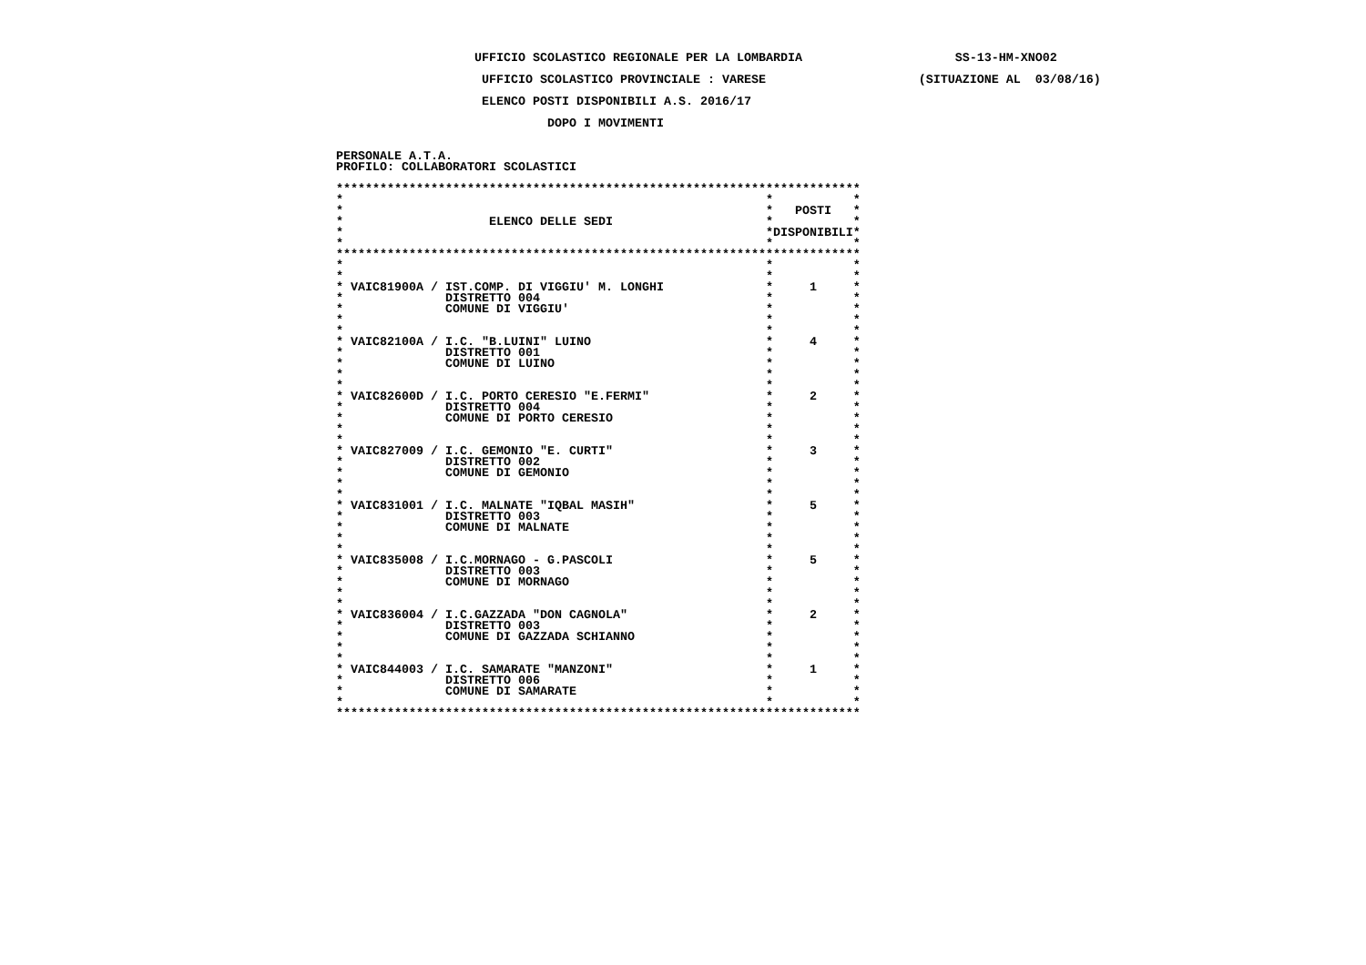UFFICIO SCOLASTICO REGIONALE PER LA LOMBARDIA                     SS-13-HM-XNO02

                    UFFICIO SCOLASTICO PROVINCIALE : VARESE                     (SITUAZIONE AL  03/08/16)

                    ELENCO POSTI DISPONIBILI A.S. 2016/17

                             DOPO I MOVIMENTI


PERSONALE A.T.A.
PROFILO: COLLABORATORI SCOLASTICI

************************************************************************
*                                                          *           *
*                                                          *   POSTI   *
*                    ELENCO DELLE SEDI                     *           *
*                                                          *DISPONIBILI*
*                                                          *           *
************************************************************************
*                                                          *           *
*                                                          *           *
* VAIC81900A / IST.COMP. DI VIGGIU' M. LONGHI              *     1     *
*              DISTRETTO 004                               *           *
*              COMUNE DI VIGGIU'                           *           *
*                                                          *           *
*                                                          *           *
* VAIC82100A / I.C. "B.LUINI" LUINO                        *     4     *
*              DISTRETTO 001                               *           *
*              COMUNE DI LUINO                             *           *
*                                                          *           *
*                                                          *           *
* VAIC82600D / I.C. PORTO CERESIO "E.FERMI"                *     2     *
*              DISTRETTO 004                               *           *
*              COMUNE DI PORTO CERESIO                     *           *
*                                                          *           *
*                                                          *           *
* VAIC827009 / I.C. GEMONIO "E. CURTI"                     *     3     *
*              DISTRETTO 002                               *           *
*              COMUNE DI GEMONIO                           *           *
*                                                          *           *
*                                                          *           *
* VAIC831001 / I.C. MALNATE "IQBAL MASIH"                  *     5     *
*              DISTRETTO 003                               *           *
*              COMUNE DI MALNATE                           *           *
*                                                          *           *
*                                                          *           *
* VAIC835008 / I.C.MORNAGO - G.PASCOLI                     *     5     *
*              DISTRETTO 003                               *           *
*              COMUNE DI MORNAGO                           *           *
*                                                          *           *
*                                                          *           *
* VAIC836004 / I.C.GAZZADA "DON CAGNOLA"                   *     2     *
*              DISTRETTO 003                               *           *
*              COMUNE DI GAZZADA SCHIANNO                  *           *
*                                                          *           *
*                                                          *           *
* VAIC844003 / I.C. SAMARATE "MANZONI"                     *     1     *
*              DISTRETTO 006                               *           *
*              COMUNE DI SAMARATE                          *           *
*                                                          *           *
************************************************************************